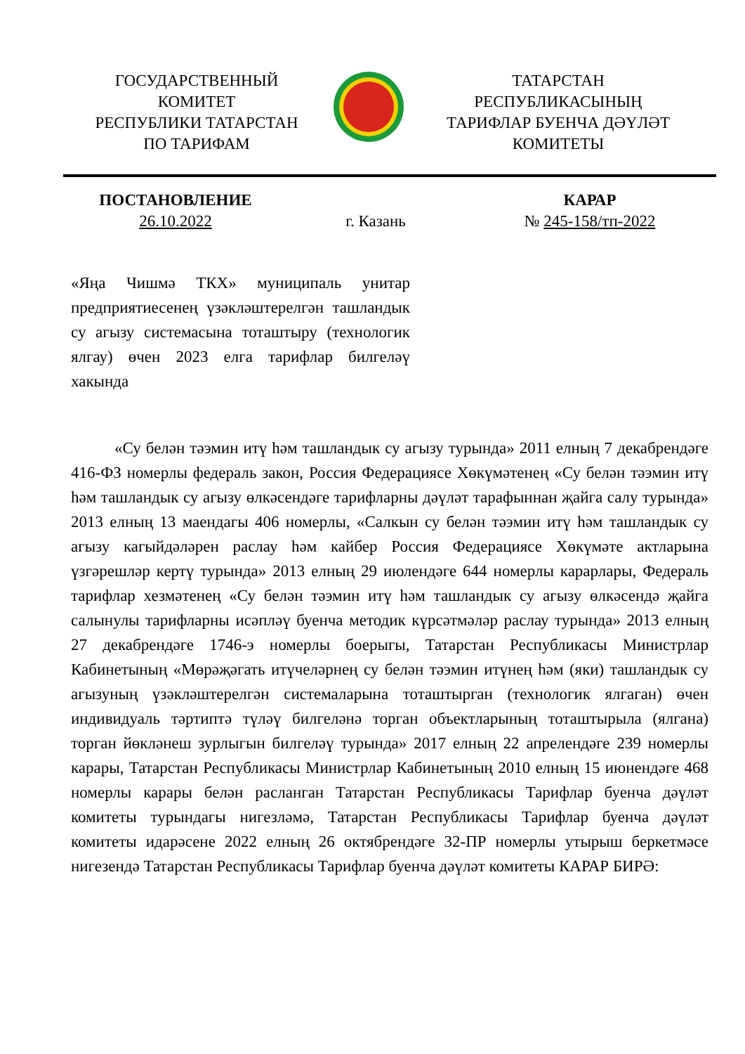ГОСУДАРСТВЕННЫЙ
КОМИТЕТ
РЕСПУБЛИКИ ТАТАРСТАН
ПО ТАРИФАМ
ТАТАРСТАН
РЕСПУБЛИКАСЫНЫҢ
ТАРИФЛАР БУЕНЧА ДӘҮЛӘТ
КОМИТЕТЫ
ПОСТАНОВЛЕНИЕ
26.10.2022
г. Казань КАРАР
№ 245-158/тп-2022
«Яңа Чишмә ТКХ» муниципаль унитар предприятиесенең үзәкләштерелгән ташландык су агызу системасына тоташтыру (технологик ялгау) өчен 2023 елга тарифлар билгеләү хакында
«Су белән тәэмин итү һәм ташландык су агызу турында» 2011 елның 7 декабрендәге 416-ФЗ номерлы федераль закон, Россия Федерациясе Хөкүмәтенең «Су белән тәэмин итү һәм ташландык су агызу өлкәсендәге тарифларны дәүләт тарафыннан җайга салу турында» 2013 елның 13 маендагы 406 номерлы, «Салкын су белән тәэмин итү һәм ташландык су агызу кагыйдәләрен раслау һәм кайбер Россия Федерациясе Хөкүмәте актларына үзгәрешләр кертү турында» 2013 елның 29 июлендәге 644 номерлы карарлары, Федераль тарифлар хезмәтенең «Су белән тәэмин итү һәм ташландык су агызу өлкәсендә җайга салынулы тарифларны исәпләү буенча методик күрсәтмәләр раслау турында» 2013 елның 27 декабрендәге 1746-э номерлы боерыгы, Татарстан Республикасы Министрлар Кабинетының «Мөрәҗәгать итүчеләрнең су белән тәэмин итүнең һәм (яки) ташландык су агызуның үзәкләштерелгән системаларына тоташтырган (технологик ялгаган) өчен индивидуаль тәртиптә түләү билгеләнә торган объектларының тоташтырыла (ялгана) торган йөкләнеш зурлыгын билгеләү турында» 2017 елның 22 апрелендәге 239 номерлы карары, Татарстан Республикасы Министрлар Кабинетының 2010 елның 15 июнендәге 468 номерлы карары белән расланган Татарстан Республикасы Тарифлар буенча дәүләт комитеты турындагы нигезләмә, Татарстан Республикасы Тарифлар буенча дәүләт комитеты идарәсене 2022 елның 26 октябрендәге 32-ПР номерлы утырыш беркетмәсе нигезендә Татарстан Республикасы Тарифлар буенча дәүләт комитеты КАРАР БИРӘ: